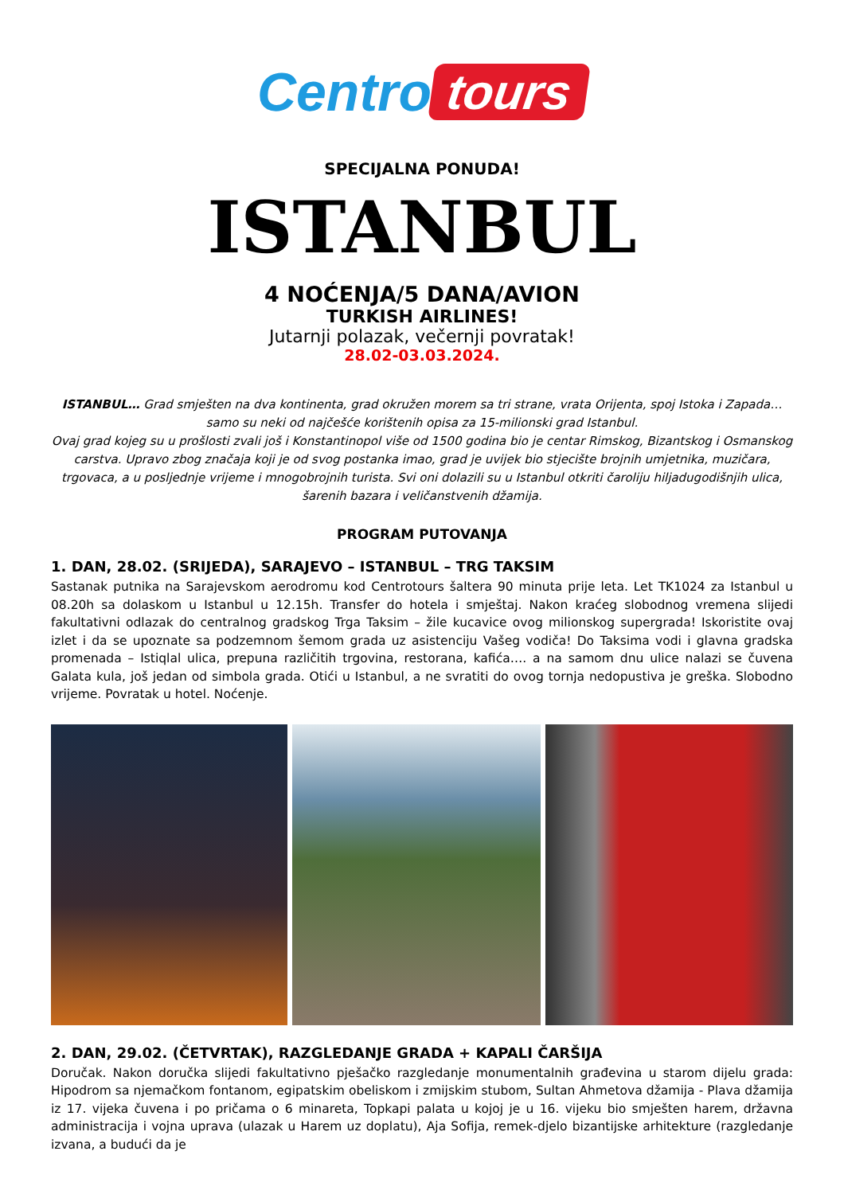Centro tours
SPECIJALNA PONUDA!
ISTANBUL
4 NOĆENJA/5 DANA/AVION
TURKISH AIRLINES!
Jutarnji polazak, večernji povratak!
28.02-03.03.2024.
ISTANBUL… Grad smješten na dva kontinenta, grad okružen morem sa tri strane, vrata Orijenta, spoj Istoka i Zapada… samo su neki od najčešće korištenih opisa za 15-milionski grad Istanbul.
Ovaj grad kojeg su u prošlosti zvali još i Konstantinopol više od 1500 godina bio je centar Rimskog, Bizantskog i Osmanskog carstva. Upravo zbog značaja koji je od svog postanka imao, grad je uvijek bio stjecište brojnih umjetnika, muzičara, trgovaca, a u posljednje vrijeme i mnogobrojnih turista. Svi oni dolazili su u Istanbul otkriti čaroliju hiljadugodišnjih ulica, šarenih bazara i veličanstvenih džamija.
PROGRAM PUTOVANJA
1. DAN, 28.02. (SRIJEDA), SARAJEVO – ISTANBUL – TRG TAKSIM
Sastanak putnika na Sarajevskom aerodromu kod Centrotours šaltera 90 minuta prije leta. Let TK1024 za Istanbul u 08.20h sa dolaskom u Istanbul u 12.15h. Transfer do hotela i smještaj. Nakon kraćeg slobodnog vremena slijedi fakultativni odlazak do centralnog gradskog Trga Taksim – žile kucavice ovog milionskog supergrada! Iskoristite ovaj izlet i da se upoznate sa podzemnom šemom grada uz asistenciju Vašeg vodiča! Do Taksima vodi i glavna gradska promenada – Istiqlal ulica, prepuna različitih trgovina, restorana, kafića…. a na samom dnu ulice nalazi se čuvena Galata kula, još jedan od simbola grada. Otići u Istanbul, a ne svratiti do ovog tornja nedopustiva je greška. Slobodno vrijeme. Povratak u hotel. Noćenje.
2. DAN, 29.02. (ČETVRTAK), RAZGLEDANJE GRADA + KAPALI ČARŠIJA
Doručak. Nakon doručka slijedi fakultativno pješačko razgledanje monumentalnih građevina u starom dijelu grada: Hipodrom sa njemačkom fontanom, egipatskim obeliskom i zmijskim stubom, Sultan Ahmetova džamija - Plava džamija iz 17. vijeka čuvena i po pričama o 6 minareta, Topkapi palata u kojoj je u 16. vijeku bio smješten harem, državna administracija i vojna uprava (ulazak u Harem uz doplatu), Aja Sofija, remek-djelo bizantijske arhitekture (razgledanje izvana, a budući da je